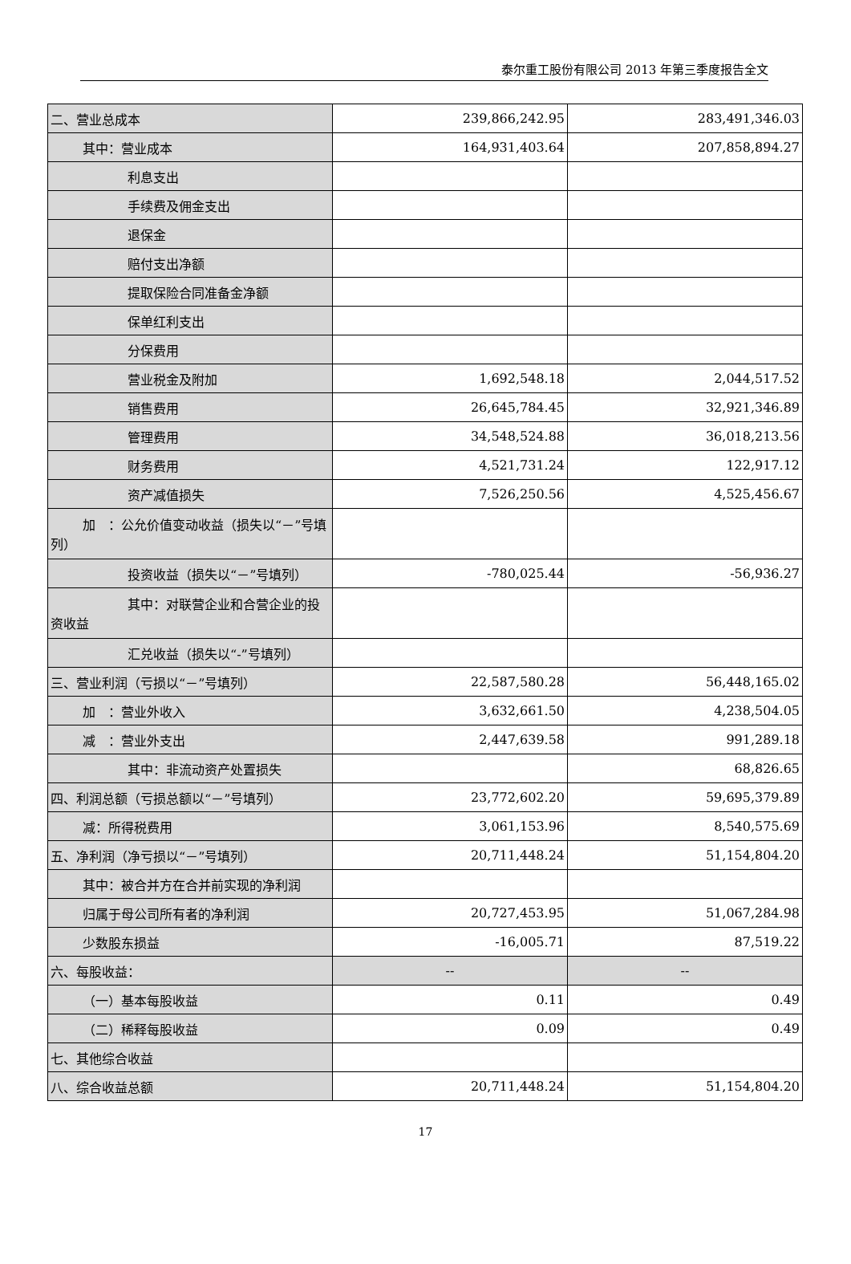泰尔重工股份有限公司 2013 年第三季度报告全文
| 二、营业总成本 | 239,866,242.95 | 283,491,346.03 |
| 其中：营业成本 | 164,931,403.64 | 207,858,894.27 |
| 利息支出 | | |
| 手续费及佣金支出 | | |
| 退保金 | | |
| 赔付支出净额 | | |
| 提取保险合同准备金净额 | | |
| 保单红利支出 | | |
| 分保费用 | | |
| 营业税金及附加 | 1,692,548.18 | 2,044,517.52 |
| 销售费用 | 26,645,784.45 | 32,921,346.89 |
| 管理费用 | 34,548,524.88 | 36,018,213.56 |
| 财务费用 | 4,521,731.24 | 122,917.12 |
| 资产减值损失 | 7,526,250.56 | 4,525,456.67 |
| 加 ：公允价值变动收益（损失以“－”号填列） | | |
| 投资收益（损失以“－”号填列） | -780,025.44 | -56,936.27 |
| 其中：对联营企业和合营企业的投资收益 | | |
| 汇兑收益（损失以“-”号填列） | | |
| 三、营业利润（亏损以“－”号填列） | 22,587,580.28 | 56,448,165.02 |
| 加 ：营业外收入 | 3,632,661.50 | 4,238,504.05 |
| 减 ：营业外支出 | 2,447,639.58 | 991,289.18 |
| 其中：非流动资产处置损失 | | 68,826.65 |
| 四、利润总额（亏损总额以“－”号填列） | 23,772,602.20 | 59,695,379.89 |
| 减：所得税费用 | 3,061,153.96 | 8,540,575.69 |
| 五、净利润（净亏损以“－”号填列） | 20,711,448.24 | 51,154,804.20 |
| 其中：被合并方在合并前实现的净利润 | | |
| 归属于母公司所有者的净利润 | 20,727,453.95 | 51,067,284.98 |
| 少数股东损益 | -16,005.71 | 87,519.22 |
| 六、每股收益： | -- | -- |
| （一）基本每股收益 | 0.11 | 0.49 |
| （二）稀释每股收益 | 0.09 | 0.49 |
| 七、其他综合收益 | | |
| 八、综合收益总额 | 20,711,448.24 | 51,154,804.20 |
17